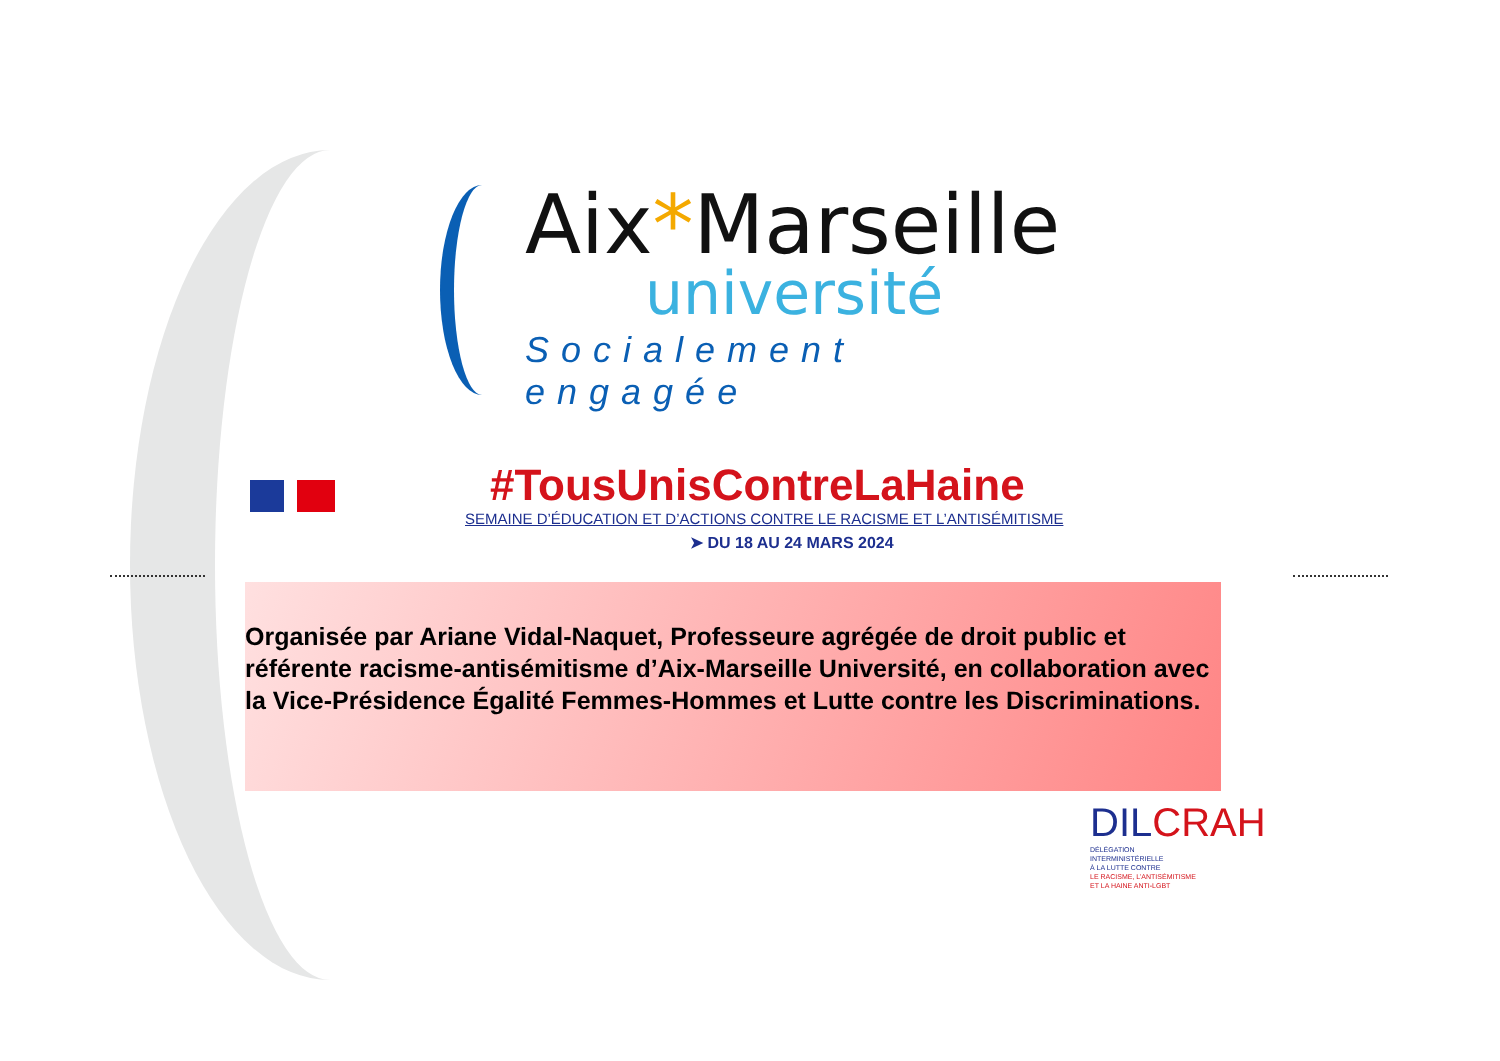Aix*Marseille
université
Socialement engagée
#TousUnisContreLaHaine
SEMAINE D’ÉDUCATION ET D’ACTIONS CONTRE LE RACISME ET L’ANTISÉMITISME
➤ DU 18 AU 24 MARS 2024
Organisée par Ariane Vidal-Naquet, Professeure agrégée de droit public et référente racisme-antisémitisme d’Aix-Marseille Université, en collaboration avec la Vice-Présidence Égalité Femmes-Hommes et Lutte contre les Discriminations.
DILCRAH
DÉLÉGATION
INTERMINISTÉRIELLE
À LA LUTTE CONTRE
LE RACISME, L’ANTISÉMITISME
ET LA HAINE ANTI-LGBT